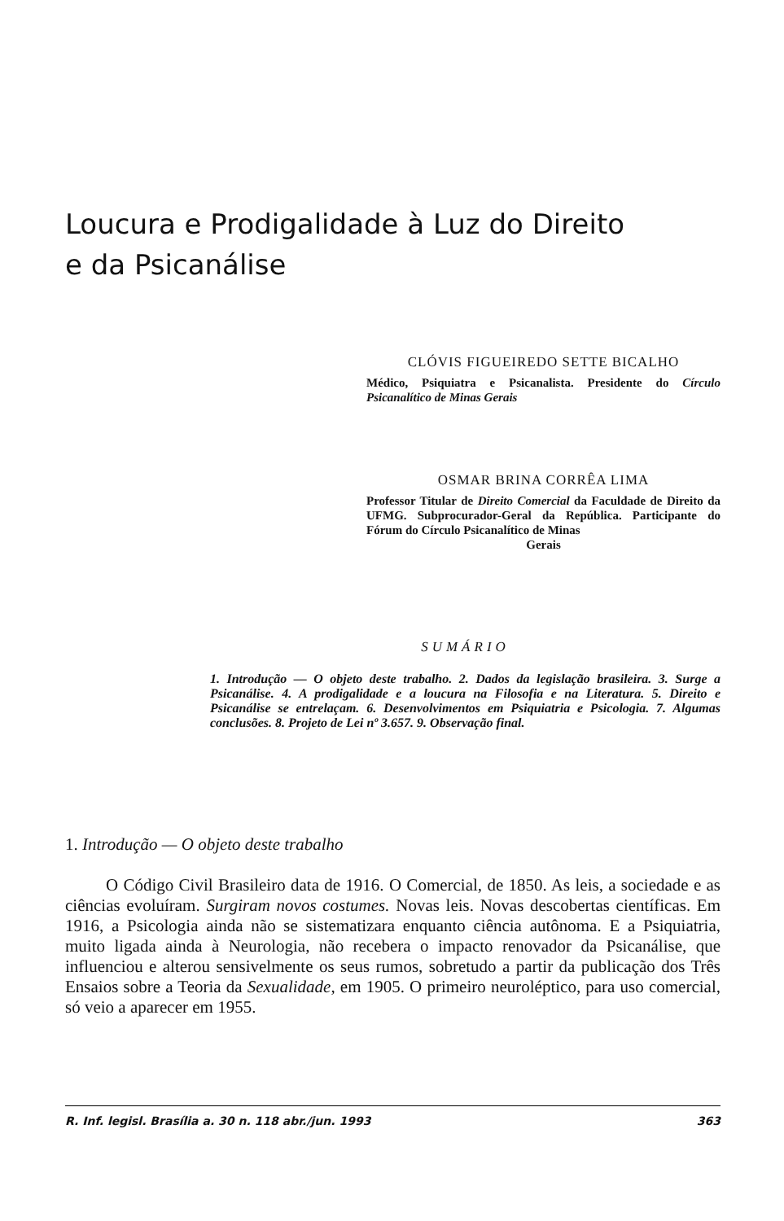Loucura e Prodigalidade à Luz do Direito e da Psicanálise
CLÓVIS FIGUEIREDO SETTE BICALHO
Médico, Psiquiatra e Psicanalista. Presidente do Círculo Psicanalítico de Minas Gerais
OSMAR BRINA CORRÊA LIMA
Professor Titular de Direito Comercial da Faculdade de Direito da UFMG. Subprocurador-Geral da República. Participante do Fórum do Círculo Psicanalítico de Minas
Gerais
SUMÁRIO
1. Introdução — O objeto deste trabalho. 2. Dados da legislação brasileira. 3. Surge a Psicanálise. 4. A prodigalidade e a loucura na Filosofia e na Literatura. 5. Direito e Psicanálise se entrelaçam. 6. Desenvolvimentos em Psiquiatria e Psicologia. 7. Algumas conclusões. 8. Projeto de Lei nº 3.657. 9. Observação final.
1. Introdução — O objeto deste trabalho
O Código Civil Brasileiro data de 1916. O Comercial, de 1850. As leis, a sociedade e as ciências evoluíram. Surgiram novos costumes. Novas leis. Novas descobertas científicas. Em 1916, a Psicologia ainda não se sistematizara enquanto ciência autônoma. E a Psiquiatria, muito ligada ainda à Neurologia, não recebera o impacto renovador da Psicanálise, que influenciou e alterou sensivelmente os seus rumos, sobretudo a partir da publicação dos Três Ensaios sobre a Teoria da Sexualidade, em 1905. O primeiro neuroléptico, para uso comercial, só veio a aparecer em 1955.
R. Inf. legisl. Brasília a. 30 n. 118 abr./jun. 1993 363